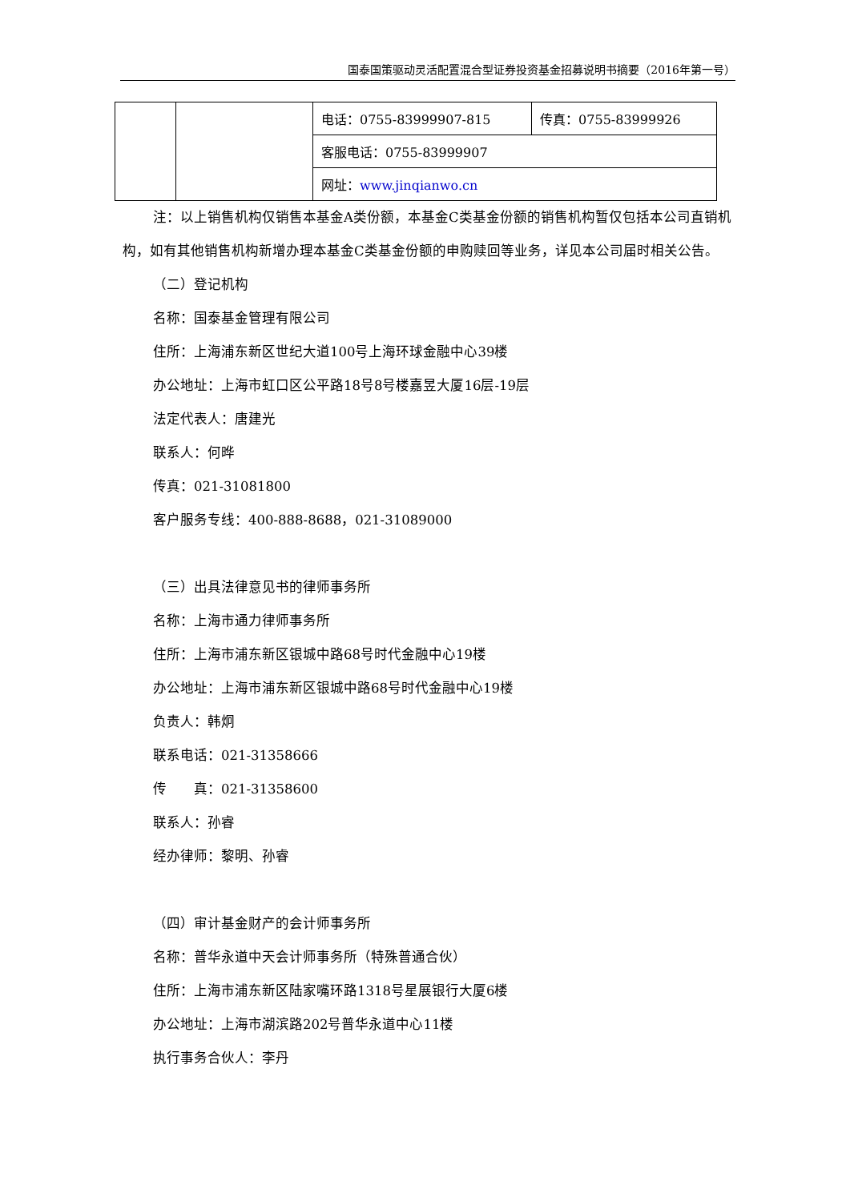国泰国策驱动灵活配置混合型证券投资基金招募说明书摘要（2016年第一号）
| | | 电话：0755-83999907-815 | 传真：0755-83999926 |
| | | 客服电话：0755-83999907 | |
| | | 网址： www.jinqianwo.cn | |
注：以上销售机构仅销售本基金A类份额，本基金C类基金份额的销售机构暂仅包括本公司直销机构，如有其他销售机构新增办理本基金C类基金份额的申购赎回等业务，详见本公司届时相关公告。
（二）登记机构
名称：国泰基金管理有限公司
住所：上海浦东新区世纪大道100号上海环球金融中心39楼
办公地址：上海市虹口区公平路18号8号楼嘉昱大厦16层-19层
法定代表人：唐建光
联系人：何晔
传真：021-31081800
客户服务专线：400-888-8688，021-31089000
（三）出具法律意见书的律师事务所
名称：上海市通力律师事务所
住所：上海市浦东新区银城中路68号时代金融中心19楼
办公地址：上海市浦东新区银城中路68号时代金融中心19楼
负责人：韩炯
联系电话：021-31358666
传　　真：021-31358600
联系人：孙睿
经办律师：黎明、孙睿
（四）审计基金财产的会计师事务所
名称：普华永道中天会计师事务所（特殊普通合伙）
住所：上海市浦东新区陆家嘴环路1318号星展银行大厦6楼
办公地址：上海市湖滨路202号普华永道中心11楼
执行事务合伙人：李丹